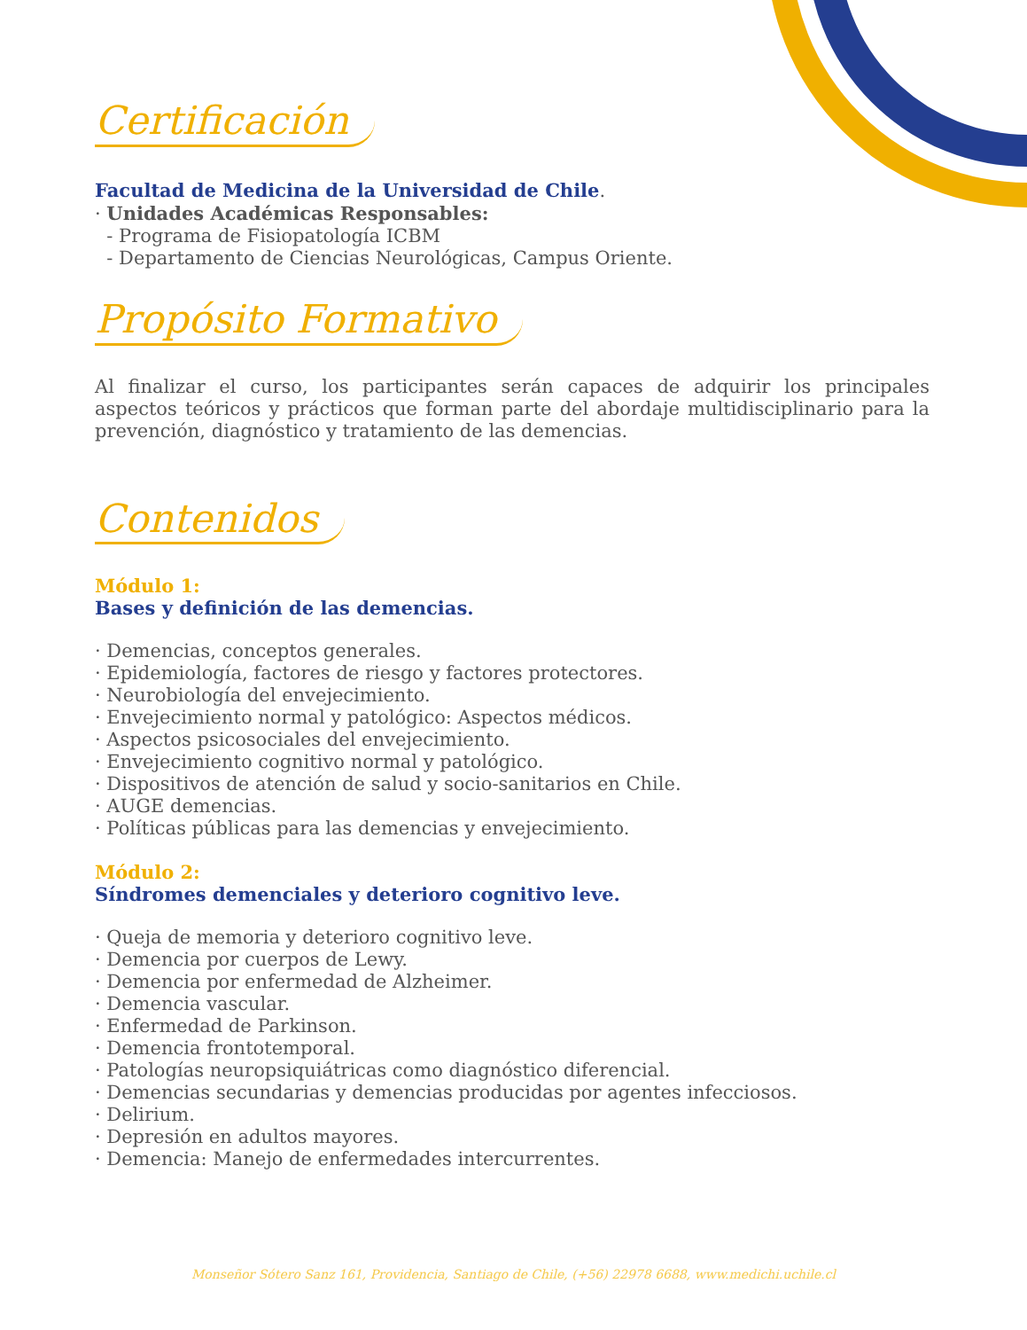Certificación
Facultad de Medicina de la Universidad de Chile.
· Unidades Académicas Responsables:
- Programa de Fisiopatología ICBM
- Departamento de Ciencias Neurológicas, Campus Oriente.
Propósito Formativo
Al finalizar el curso, los participantes serán capaces de adquirir los principales aspectos teóricos y prácticos que forman parte del abordaje multidisciplinario para la prevención, diagnóstico y tratamiento de las demencias.
Contenidos
Módulo 1:
Bases y definición de las demencias.
· Demencias, conceptos generales.
· Epidemiología, factores de riesgo y factores protectores.
· Neurobiología del envejecimiento.
· Envejecimiento normal y patológico: Aspectos médicos.
· Aspectos psicosociales del envejecimiento.
· Envejecimiento cognitivo normal y patológico.
· Dispositivos de atención de salud y socio-sanitarios en Chile.
· AUGE demencias.
· Políticas públicas para las demencias y envejecimiento.
Módulo 2:
Síndromes demenciales y deterioro cognitivo leve.
· Queja de memoria y deterioro cognitivo leve.
· Demencia por cuerpos de Lewy.
· Demencia por enfermedad de Alzheimer.
· Demencia vascular.
· Enfermedad de Parkinson.
· Demencia frontotemporal.
· Patologías neuropsiquiátricas como diagnóstico diferencial.
· Demencias secundarias y demencias producidas por agentes infecciosos.
· Delirium.
· Depresión en adultos mayores.
· Demencia: Manejo de enfermedades intercurrentes.
Monseñor Sótero Sanz 161, Providencia, Santiago de Chile, (+56) 22978 6688, www.medichi.uchile.cl